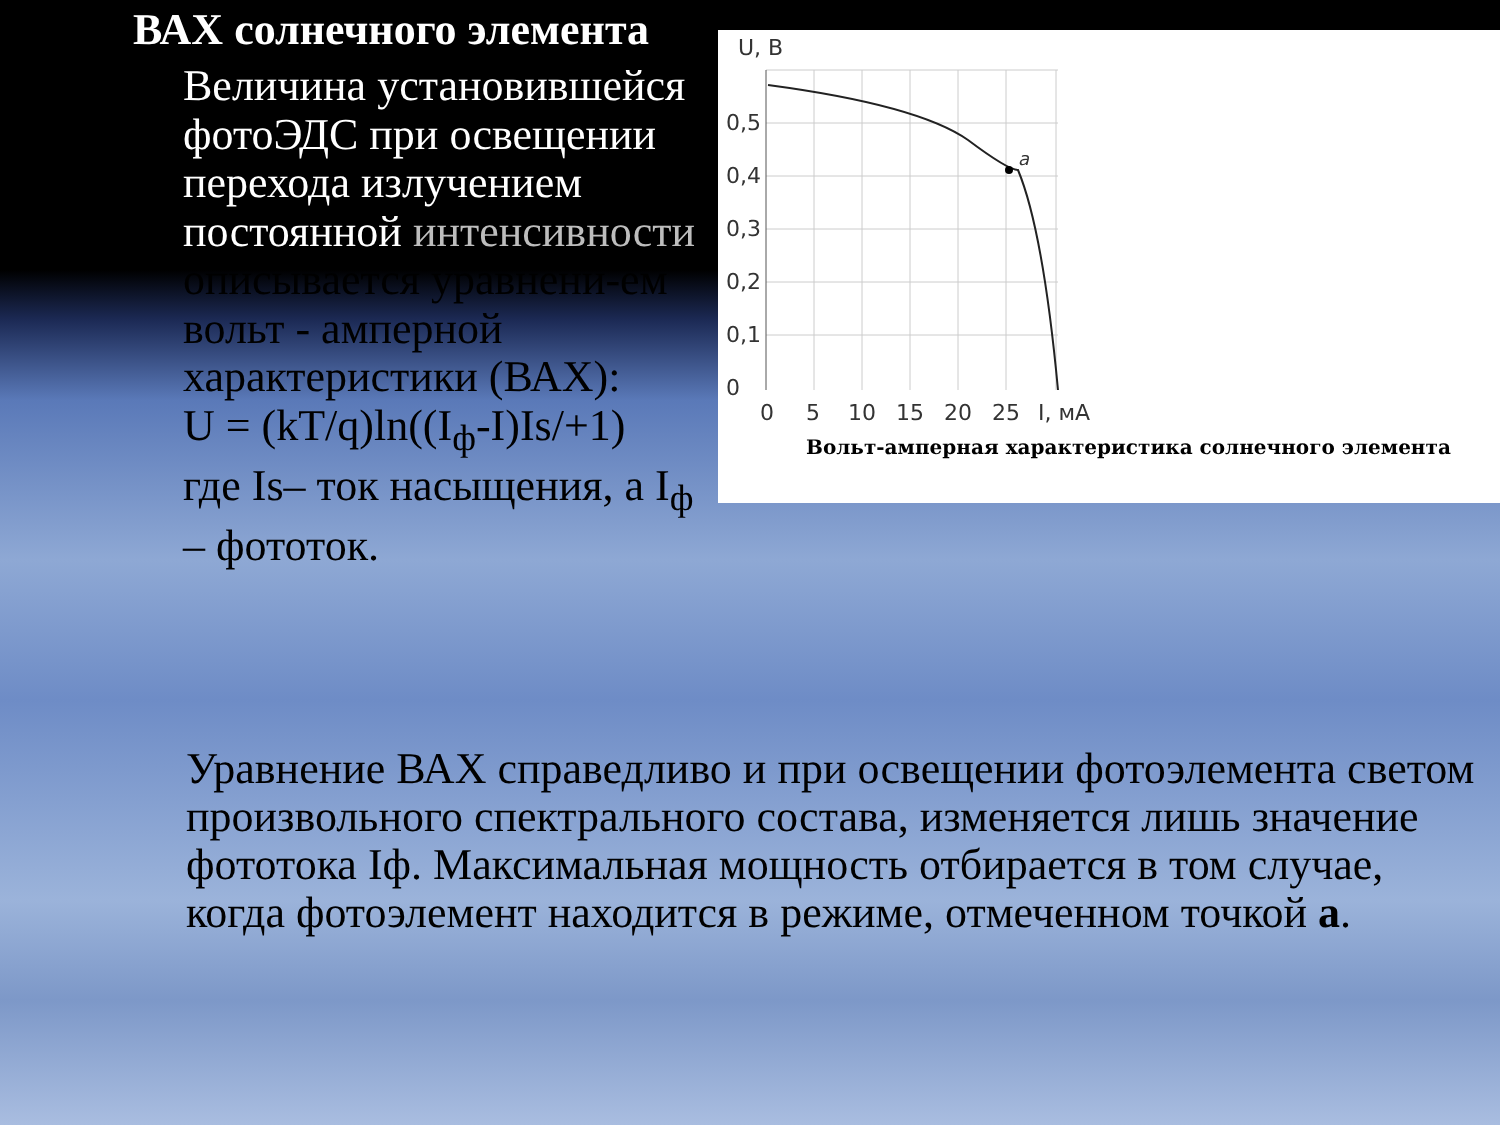ВАХ солнечного элемента
Величина установившейся фотоЭДС при освещении перехода излучением постоянной интенсивности описывается уравнени-ем вольт - амперной характеристики (ВАХ):
U = (kT/q)ln((I<sub>ф</sub>-I)Is/+1)
где Is– ток насыщения, а I<sub>ф</sub> – фототок.
a
U, В
0,5
0,4
0,3
0,2
0,1
0
0
5
10
15
20
25
I, мА
Вольт-амперная характеристика солнечного элемента
Уравнение ВАХ справедливо и при освещении фотоэлемента светом произвольного спектрального состава, изменяется лишь значение фототока Iф. Максимальная мощность отбирается в том случае, когда фотоэлемент находится в режиме, отмеченном точкой а.